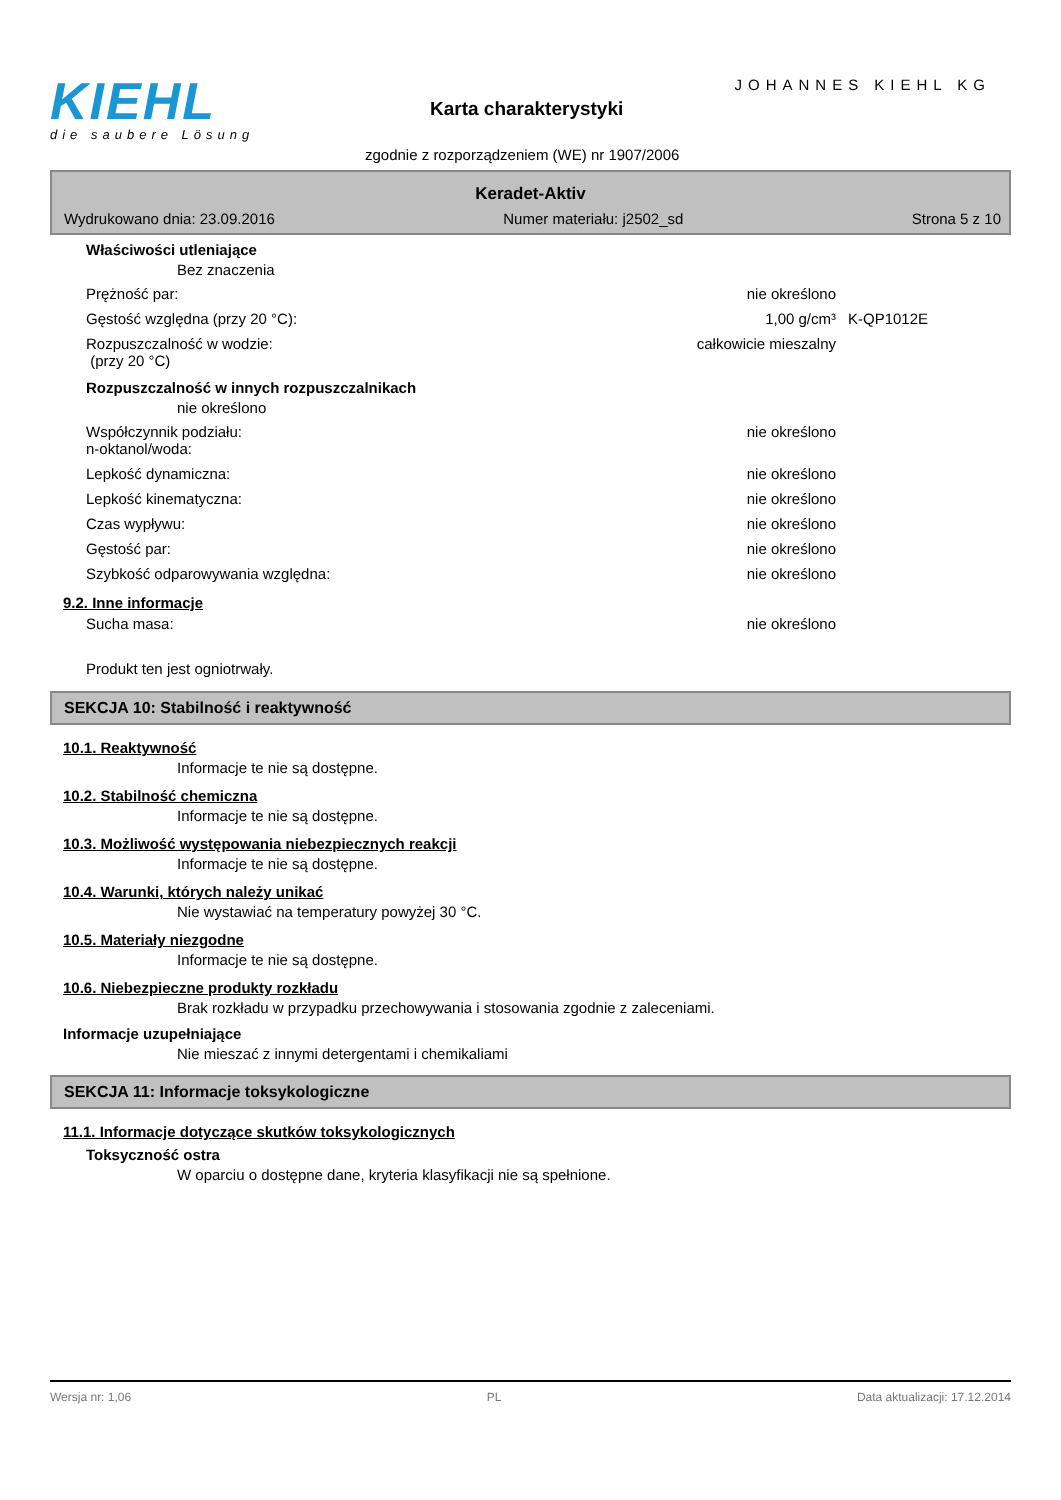KIEHL
die saubere Lösung
JOHANNES KIEHL KG
Karta charakterystyki
zgodnie z rozporządzeniem (WE) nr 1907/2006
Keradet-Aktiv
Wydrukowano dnia: 23.09.2016 Numer materiału: j2502_sd Strona 5 z 10
Właściwości utleniające
Bez znaczenia
Prężność par: nie określono
Gęstość względna (przy 20 °C): 1,00 g/cm³ K-QP1012E
Rozpuszczalność w wodzie:
(przy 20 °C) całkowicie mieszalny
Rozpuszczalność w innych rozpuszczalnikach
nie określono
Współczynnik podziału:
n-oktanol/woda: nie określono
Lepkość dynamiczna: nie określono
Lepkość kinematyczna: nie określono
Czas wypływu: nie określono
Gęstość par: nie określono
Szybkość odparowywania względna: nie określono
9.2. Inne informacje
Sucha masa: nie określono
Produkt ten jest ogniotrwały.
SEKCJA 10: Stabilność i reaktywność
10.1. Reaktywność
Informacje te nie są dostępne.
10.2. Stabilność chemiczna
Informacje te nie są dostępne.
10.3. Możliwość występowania niebezpiecznych reakcji
Informacje te nie są dostępne.
10.4. Warunki, których należy unikać
Nie wystawiać na temperatury powyżej 30 °C.
10.5. Materiały niezgodne
Informacje te nie są dostępne.
10.6. Niebezpieczne produkty rozkładu
Brak rozkładu w przypadku przechowywania i stosowania zgodnie z zaleceniami.
Informacje uzupełniające
Nie mieszać z innymi detergentami i chemikaliami
SEKCJA 11: Informacje toksykologiczne
11.1. Informacje dotyczące skutków toksykologicznych
Toksyczność ostra
W oparciu o dostępne dane, kryteria klasyfikacji nie są spełnione.
Wersja nr: 1,06 PL Data aktualizacji: 17.12.2014